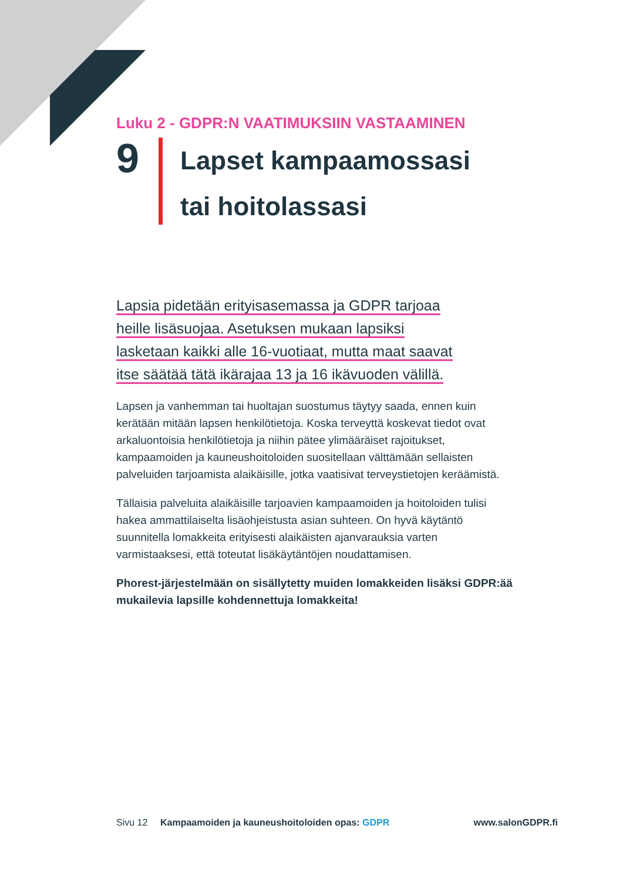Luku 2 - GDPR:N VAATIMUKSIIN VASTAAMINEN
9
Lapset kampaamossasi
tai hoitolassasi
Lapsia pidetään erityisasemassa ja GDPR tarjoaa
heille lisäsuojaa. Asetuksen mukaan lapsiksi
lasketaan kaikki alle 16-vuotiaat, mutta maat saavat
itse säätää tätä ikärajaa 13 ja 16 ikävuoden välillä.
Lapsen ja vanhemman tai huoltajan suostumus täytyy saada, ennen kuin kerätään mitään lapsen henkilötietoja. Koska terveyttä koskevat tiedot ovat arkaluontoisia henkilötietoja ja niihin pätee ylimääräiset rajoitukset, kampaamoiden ja kauneushoitoloiden suositellaan välttämään sellaisten palveluiden tarjoamista alaikäisille, jotka vaatisivat terveystietojen keräämistä.
Tällaisia palveluita alaikäisille tarjoavien kampaamoiden ja hoitoloiden tulisi hakea ammattilaiselta lisäohjeistusta asian suhteen. On hyvä käytäntö suunnitella lomakkeita erityisesti alaikäisten ajanvarauksia varten varmistaaksesi, että toteutat lisäkäytäntöjen noudattamisen.
Phorest-järjestelmään on sisällytetty muiden lomakkeiden lisäksi GDPR:ää mukailevia lapsille kohdennettuja lomakkeita!
Sivu 12 Kampaamoiden ja kauneushoitoloiden opas: GDPR www.salonGDPR.fi